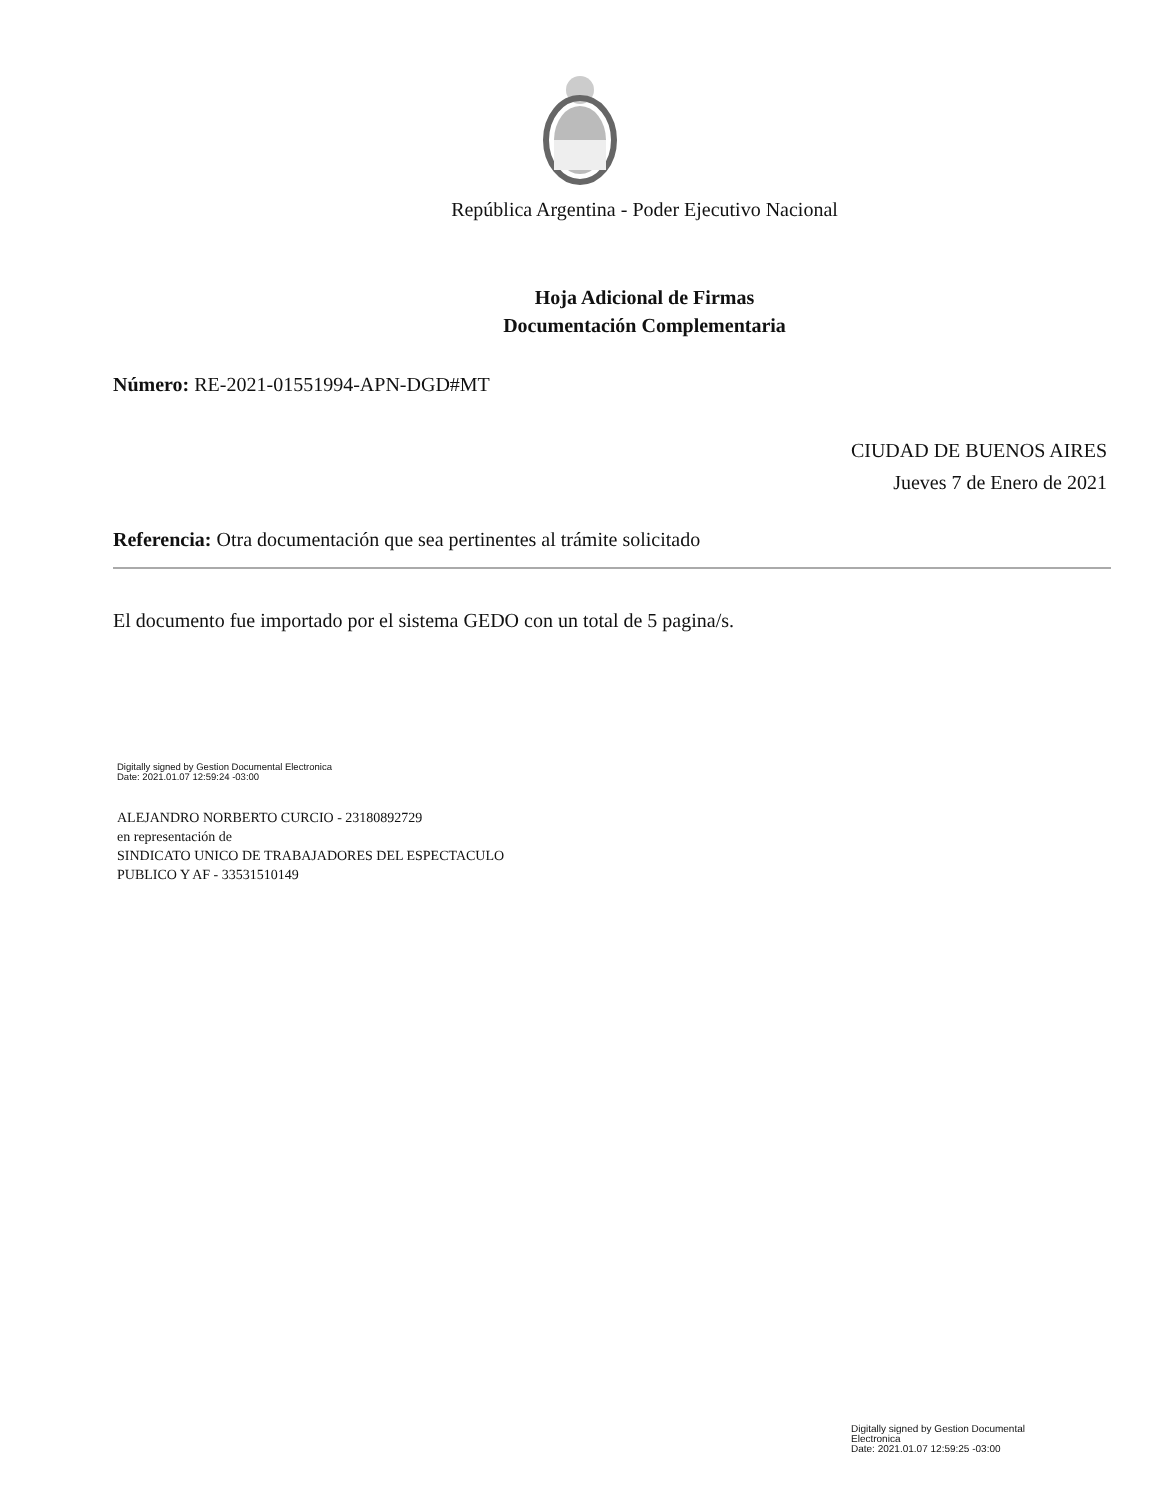República Argentina - Poder Ejecutivo Nacional
Hoja Adicional de Firmas
Documentación Complementaria
Número: RE-2021-01551994-APN-DGD#MT
CIUDAD DE BUENOS AIRES
Jueves 7 de Enero de 2021
Referencia: Otra documentación que sea pertinentes al trámite solicitado
El documento fue importado por el sistema GEDO con un total de 5 pagina/s.
Digitally signed by Gestion Documental Electronica
Date: 2021.01.07 12:59:24 -03:00
ALEJANDRO NORBERTO CURCIO - 23180892729
en representación de
SINDICATO UNICO DE TRABAJADORES DEL ESPECTACULO
PUBLICO Y AF - 33531510149
Digitally signed by Gestion Documental
Electronica
Date: 2021.01.07 12:59:25 -03:00